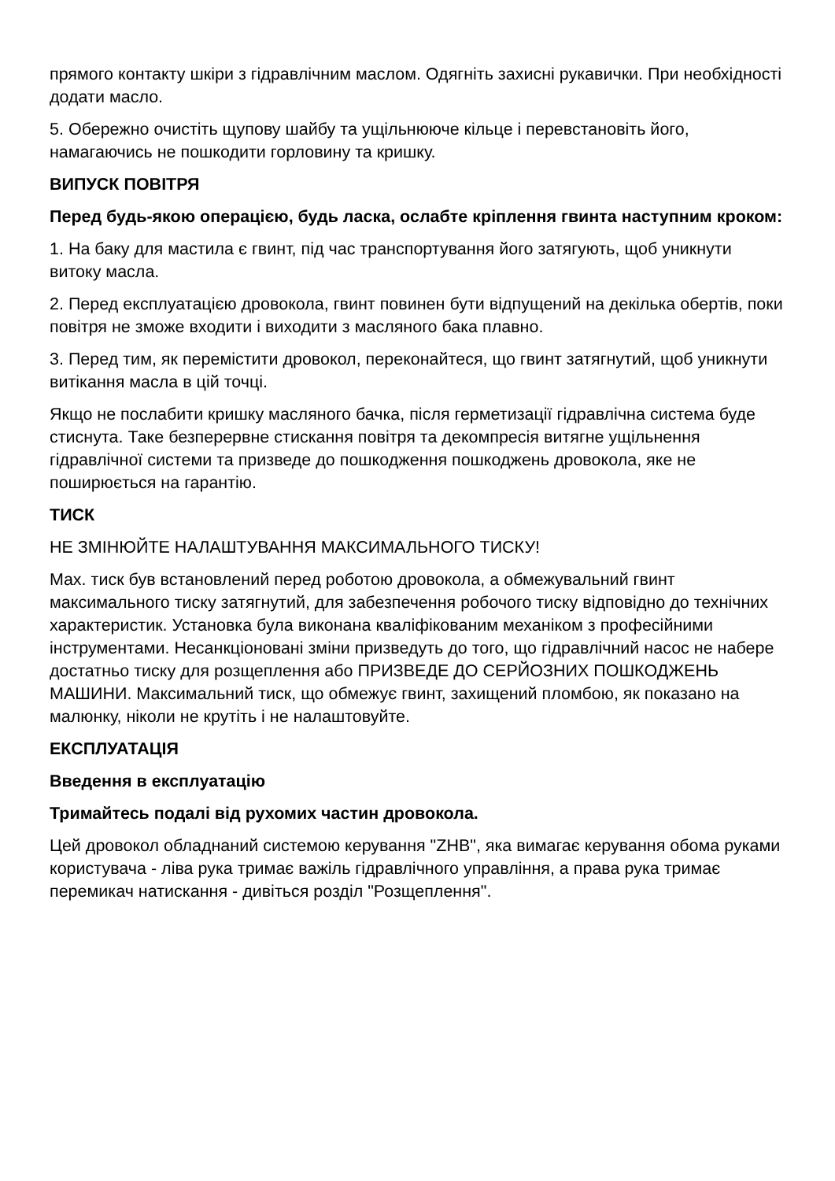прямого контакту шкіри з гідравлічним маслом. Одягніть захисні рукавички. При необхідності додати масло.
5. Обережно очистіть щупову шайбу та ущільнююче кільце і перевстановіть його, намагаючись не пошкодити горловину та кришку.
ВИПУСК ПОВІТРЯ
Перед будь-якою операцією, будь ласка, ослабте кріплення гвинта наступним кроком:
1. На баку для мастила є гвинт, під час транспортування його затягують, щоб уникнути витоку масла.
2. Перед експлуатацією дровокола, гвинт повинен бути відпущений на декілька обертів, поки повітря не зможе входити і виходити з масляного бака плавно.
3. Перед тим, як перемістити дровокол, переконайтеся, що гвинт затягнутий, щоб уникнути витікання масла в цій точці.
Якщо не послабити кришку масляного бачка, після герметизації гідравлічна система буде стиснута. Таке безперервне стискання повітря та декомпресія витягне ущільнення гідравлічної системи та призведе до пошкодження пошкоджень дровокола, яке не поширюється на гарантію.
ТИСК
НЕ ЗМІНЮЙТЕ НАЛАШТУВАННЯ МАКСИМАЛЬНОГО ТИСКУ!
Max. тиск був встановлений перед роботою дровокола, а обмежувальний гвинт максимального тиску затягнутий, для забезпечення робочого тиску відповідно до технічних характеристик. Установка була виконана кваліфікованим механіком з професійними інструментами. Несанкціоновані зміни призведуть до того, що гідравлічний насос не набере достатньо тиску для розщеплення або ПРИЗВЕДЕ ДО СЕРЙОЗНИХ ПОШКОДЖЕНЬ МАШИНИ. Максимальний тиск, що обмежує гвинт, захищений пломбою, як показано на малюнку, ніколи не крутіть і не налаштовуйте.
ЕКСПЛУАТАЦІЯ
Введення в експлуатацію
Тримайтесь подалі від рухомих частин дровокола.
Цей дровокол обладнаний системою керування "ZHB", яка вимагає керування обома руками користувача - ліва рука тримає важіль гідравлічного управління, а права рука тримає перемикач натискання - дивіться розділ "Розщеплення".